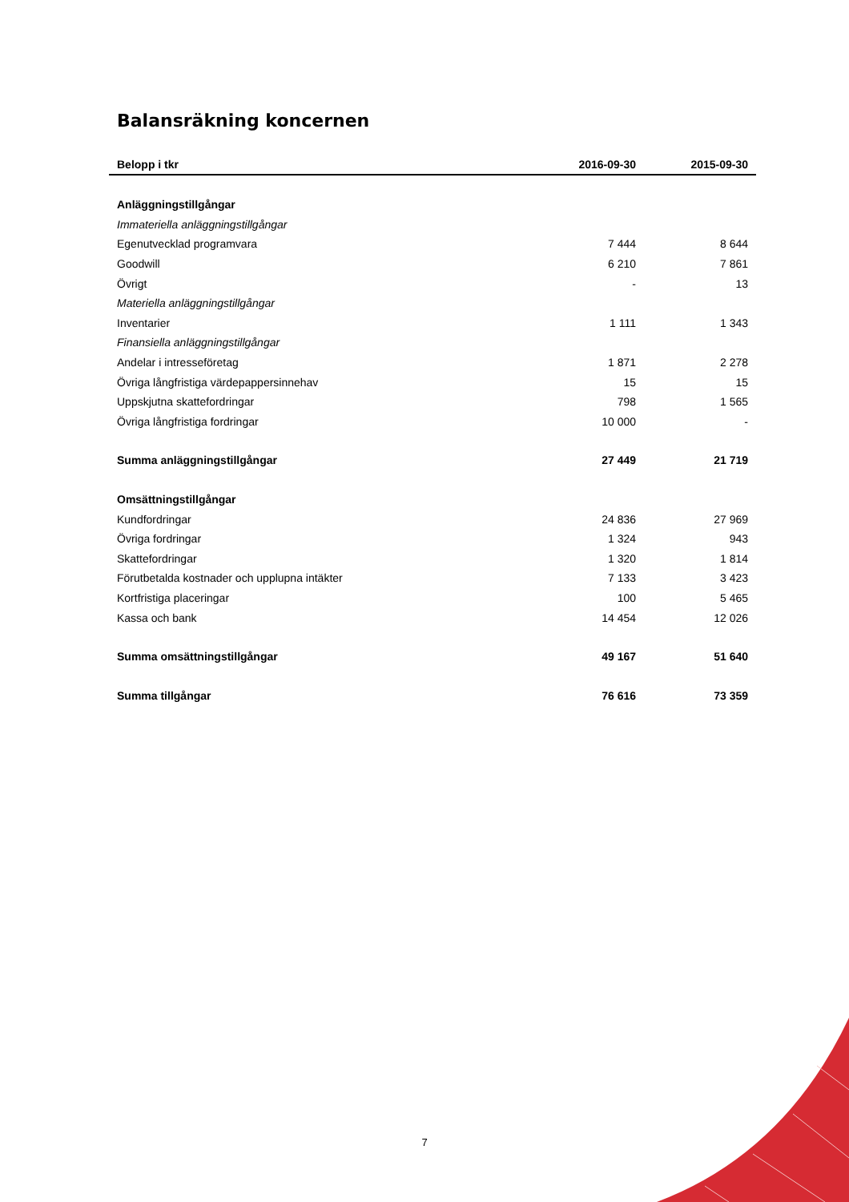Balansräkning koncernen
| Belopp i tkr | 2016-09-30 | 2015-09-30 |
| --- | --- | --- |
| Anläggningstillgångar | | |
| Immateriella anläggningstillgångar | | |
| Egenutvecklad programvara | 7 444 | 8 644 |
| Goodwill | 6 210 | 7 861 |
| Övrigt | - | 13 |
| Materiella anläggningstillgångar | | |
| Inventarier | 1 111 | 1 343 |
| Finansiella anläggningstillgångar | | |
| Andelar i intresseföretag | 1 871 | 2 278 |
| Övriga långfristiga värdepappersinnehav | 15 | 15 |
| Uppskjutna skattefordringar | 798 | 1 565 |
| Övriga långfristiga fordringar | 10 000 | - |
| Summa anläggningstillgångar | 27 449 | 21 719 |
| Omsättningstillgångar | | |
| Kundfordringar | 24 836 | 27 969 |
| Övriga fordringar | 1 324 | 943 |
| Skattefordringar | 1 320 | 1 814 |
| Förutbetalda kostnader och upplupna intäkter | 7 133 | 3 423 |
| Kortfristiga placeringar | 100 | 5 465 |
| Kassa och bank | 14 454 | 12 026 |
| Summa omsättningstillgångar | 49 167 | 51 640 |
| Summa tillgångar | 76 616 | 73 359 |
7